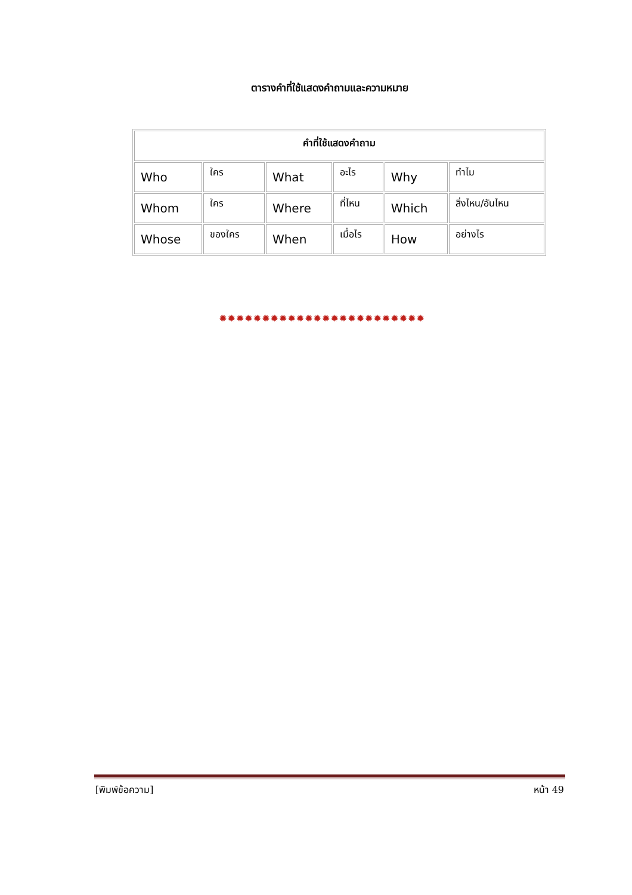ตารางคำที่ใช้แสดงคำถามและความหมาย
| คำที่ใช้แสดงคำถาม | | | | | |
| --- | --- | --- | --- | --- | --- |
| Who | ใคร | What | อะไร | Why | ทำไม |
| Whom | ใคร | Where | ที่ไหน | Which | สิ่งไหน/อันไหน |
| Whose | ของใคร | When | เมื่อไร | How | อย่างไร |
✹✹✹✹✹✹✹✹✹✹✹✹✹✹✹✹✹✹✹✹✹✹✹✹
[พิมพ์ข้อความ] หน้า 49